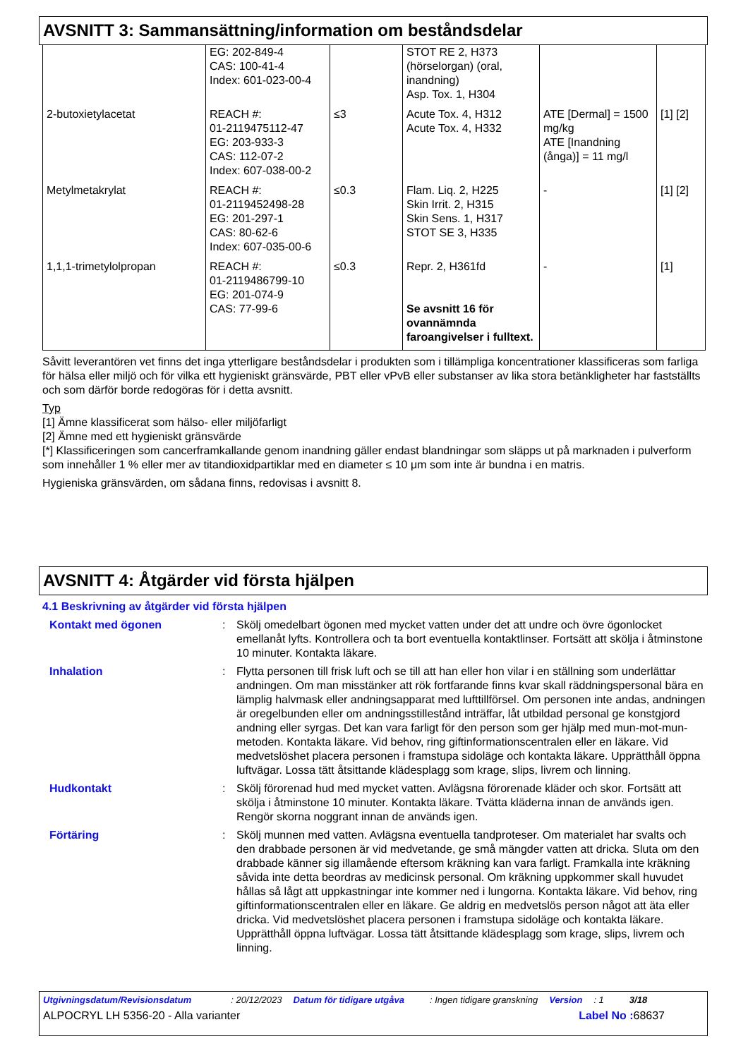AVSNITT 3: Sammansättning/information om beståndsdelar
| | EG: 202-849-4 CAS: 100-41-4 Index: 601-023-00-4 | | STOT RE 2, H373 (hörselorgan) (oral, inandning) Asp. Tox. 1, H304 | | |
| 2-butoxietylacetat | REACH #: 01-2119475112-47 EG: 203-933-3 CAS: 112-07-2 Index: 607-038-00-2 | ≤3 | Acute Tox. 4, H312 Acute Tox. 4, H332 | ATE [Dermal] = 1500 mg/kg ATE [Inandning (ånga)] = 11 mg/l | [1] [2] |
| Metylmetakrylat | REACH #: 01-2119452498-28 EG: 201-297-1 CAS: 80-62-6 Index: 607-035-00-6 | ≤0.3 | Flam. Liq. 2, H225 Skin Irrit. 2, H315 Skin Sens. 1, H317 STOT SE 3, H335 | - | [1] [2] |
| 1,1,1-trimetylolpropan | REACH #: 01-2119486799-10 EG: 201-074-9 CAS: 77-99-6 | ≤0.3 | Repr. 2, H361fd Se avsnitt 16 för ovannämnda faroangivelser i fulltext. | - | [1] |
Såvitt leverantören vet finns det inga ytterligare beståndsdelar i produkten som i tillämpliga koncentrationer klassificeras som farliga för hälsa eller miljö och för vilka ett hygieniskt gränsvärde, PBT eller vPvB eller substanser av lika stora betänkligheter har fastställts och som därför borde redogöras för i detta avsnitt.
Typ
[1] Ämne klassificerat som hälso- eller miljöfarligt
[2] Ämne med ett hygieniskt gränsvärde
[*] Klassificeringen som cancerframkallande genom inandning gäller endast blandningar som släpps ut på marknaden i pulverform som innehåller 1 % eller mer av titandioxidpartiklar med en diameter ≤ 10 μm som inte är bundna i en matris.
Hygieniska gränsvärden, om sådana finns, redovisas i avsnitt 8.
AVSNITT 4: Åtgärder vid första hjälpen
4.1 Beskrivning av åtgärder vid första hjälpen
| Kontakt med ögonen | : | Skölj omedelbart ögonen med mycket vatten under det att undre och övre ögonlocket emellanåt lyfts. Kontrollera och ta bort eventuella kontaktlinser. Fortsätt att skölja i åtminstone 10 minuter. Kontakta läkare. |
| Inhalation | : | Flytta personen till frisk luft och se till att han eller hon vilar i en ställning som underlättar andningen. Om man misstänker att rök fortfarande finns kvar skall räddningspersonal bära en lämplig halvmask eller andningsapparat med lufttillförsel. Om personen inte andas, andningen är oregelbunden eller om andningsstillestånd inträffar, låt utbildad personal ge konstgjord andning eller syrgas. Det kan vara farligt för den person som ger hjälp med mun-mot-mun-metoden. Kontakta läkare. Vid behov, ring giftinformationscentralen eller en läkare. Vid medvetslöshet placera personen i framstupa sidoläge och kontakta läkare. Upprätthåll öppna luftvägar. Lossa tätt åtsittande klädesplagg som krage, slips, livrem och linning. |
| Hudkontakt | : | Skölj förorenad hud med mycket vatten. Avlägsna förorenade kläder och skor. Fortsätt att skölja i åtminstone 10 minuter. Kontakta läkare. Tvätta kläderna innan de används igen. Rengör skorna noggrant innan de används igen. |
| Förtäring | : | Skölj munnen med vatten. Avlägsna eventuella tandproteser. Om materialet har svalts och den drabbade personen är vid medvetande, ge små mängder vatten att dricka. Sluta om den drabbade känner sig illamående eftersom kräkning kan vara farligt. Framkalla inte kräkning såvida inte detta beordras av medicinsk personal. Om kräkning uppkommer skall huvudet hållas så lågt att uppkastningar inte kommer ned i lungorna. Kontakta läkare. Vid behov, ring giftinformationscentralen eller en läkare. Ge aldrig en medvetslös person något att äta eller dricka. Vid medvetslöshet placera personen i framstupa sidoläge och kontakta läkare. Upprätthåll öppna luftvägar. Lossa tätt åtsittande klädesplagg som krage, slips, livrem och linning. |
Utgivningsdatum/Revisionsdatum: 20/12/2023 Datum för tidigare utgåva: Ingen tidigare granskning Version: 1 3/18
ALPOCRYL LH 5356-20 - Alla varianter Label No : 68637